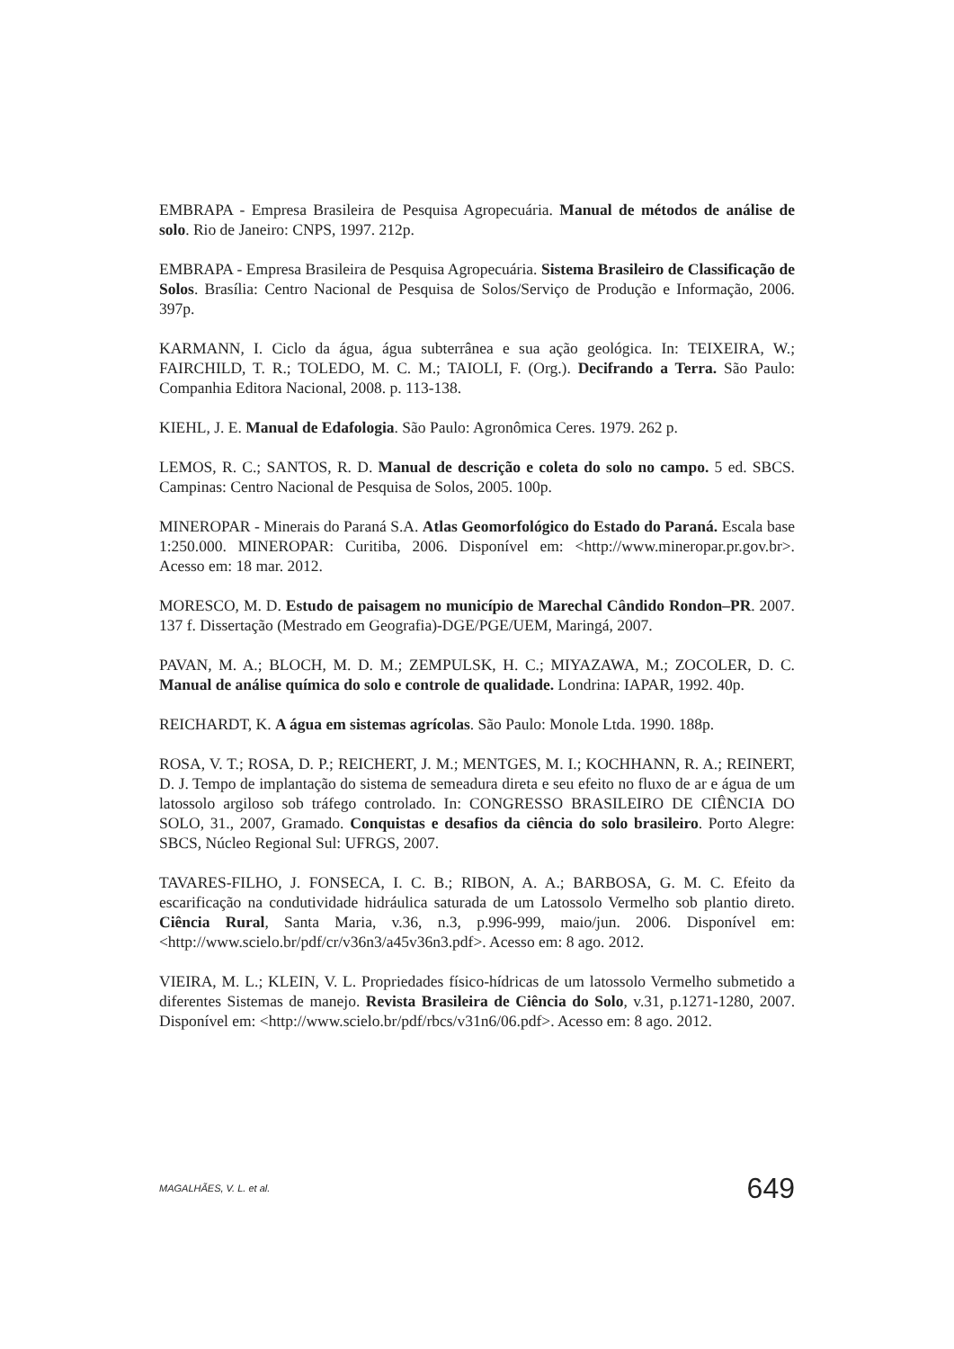EMBRAPA - Empresa Brasileira de Pesquisa Agropecuária. Manual de métodos de análise de solo. Rio de Janeiro: CNPS, 1997. 212p.
EMBRAPA - Empresa Brasileira de Pesquisa Agropecuária. Sistema Brasileiro de Classificação de Solos. Brasília: Centro Nacional de Pesquisa de Solos/Serviço de Produção e Informação, 2006. 397p.
KARMANN, I. Ciclo da água, água subterrânea e sua ação geológica. In: TEIXEIRA, W.; FAIRCHILD, T. R.; TOLEDO, M. C. M.; TAIOLI, F. (Org.). Decifrando a Terra. São Paulo: Companhia Editora Nacional, 2008. p. 113-138.
KIEHL, J. E. Manual de Edafologia. São Paulo: Agronômica Ceres. 1979. 262 p.
LEMOS, R. C.; SANTOS, R. D. Manual de descrição e coleta do solo no campo. 5 ed. SBCS. Campinas: Centro Nacional de Pesquisa de Solos, 2005. 100p.
MINEROPAR - Minerais do Paraná S.A. Atlas Geomorfológico do Estado do Paraná. Escala base 1:250.000. MINEROPAR: Curitiba, 2006. Disponível em: <http://www.mineropar.pr.gov.br>. Acesso em: 18 mar. 2012.
MORESCO, M. D. Estudo de paisagem no município de Marechal Cândido Rondon–PR. 2007. 137 f. Dissertação (Mestrado em Geografia)-DGE/PGE/UEM, Maringá, 2007.
PAVAN, M. A.; BLOCH, M. D. M.; ZEMPULSK, H. C.; MIYAZAWA, M.; ZOCOLER, D. C. Manual de análise química do solo e controle de qualidade. Londrina: IAPAR, 1992. 40p.
REICHARDT, K. A água em sistemas agrícolas. São Paulo: Monole Ltda. 1990. 188p.
ROSA, V. T.; ROSA, D. P.; REICHERT, J. M.; MENTGES, M. I.; KOCHHANN, R. A.; REINERT, D. J. Tempo de implantação do sistema de semeadura direta e seu efeito no fluxo de ar e água de um latossolo argiloso sob tráfego controlado. In: CONGRESSO BRASILEIRO DE CIÊNCIA DO SOLO, 31., 2007, Gramado. Conquistas e desafios da ciência do solo brasileiro. Porto Alegre: SBCS, Núcleo Regional Sul: UFRGS, 2007.
TAVARES-FILHO, J. FONSECA, I. C. B.; RIBON, A. A.; BARBOSA, G. M. C. Efeito da escarificação na condutividade hidráulica saturada de um Latossolo Vermelho sob plantio direto. Ciência Rural, Santa Maria, v.36, n.3, p.996-999, maio/jun. 2006. Disponível em: <http://www.scielo.br/pdf/cr/v36n3/a45v36n3.pdf>. Acesso em: 8 ago. 2012.
VIEIRA, M. L.; KLEIN, V. L. Propriedades físico-hídricas de um latossolo Vermelho submetido a diferentes Sistemas de manejo. Revista Brasileira de Ciência do Solo, v.31, p.1271-1280, 2007. Disponível em: <http://www.scielo.br/pdf/rbcs/v31n6/06.pdf>. Acesso em: 8 ago. 2012.
MAGALHÃES, V. L. et al. 649